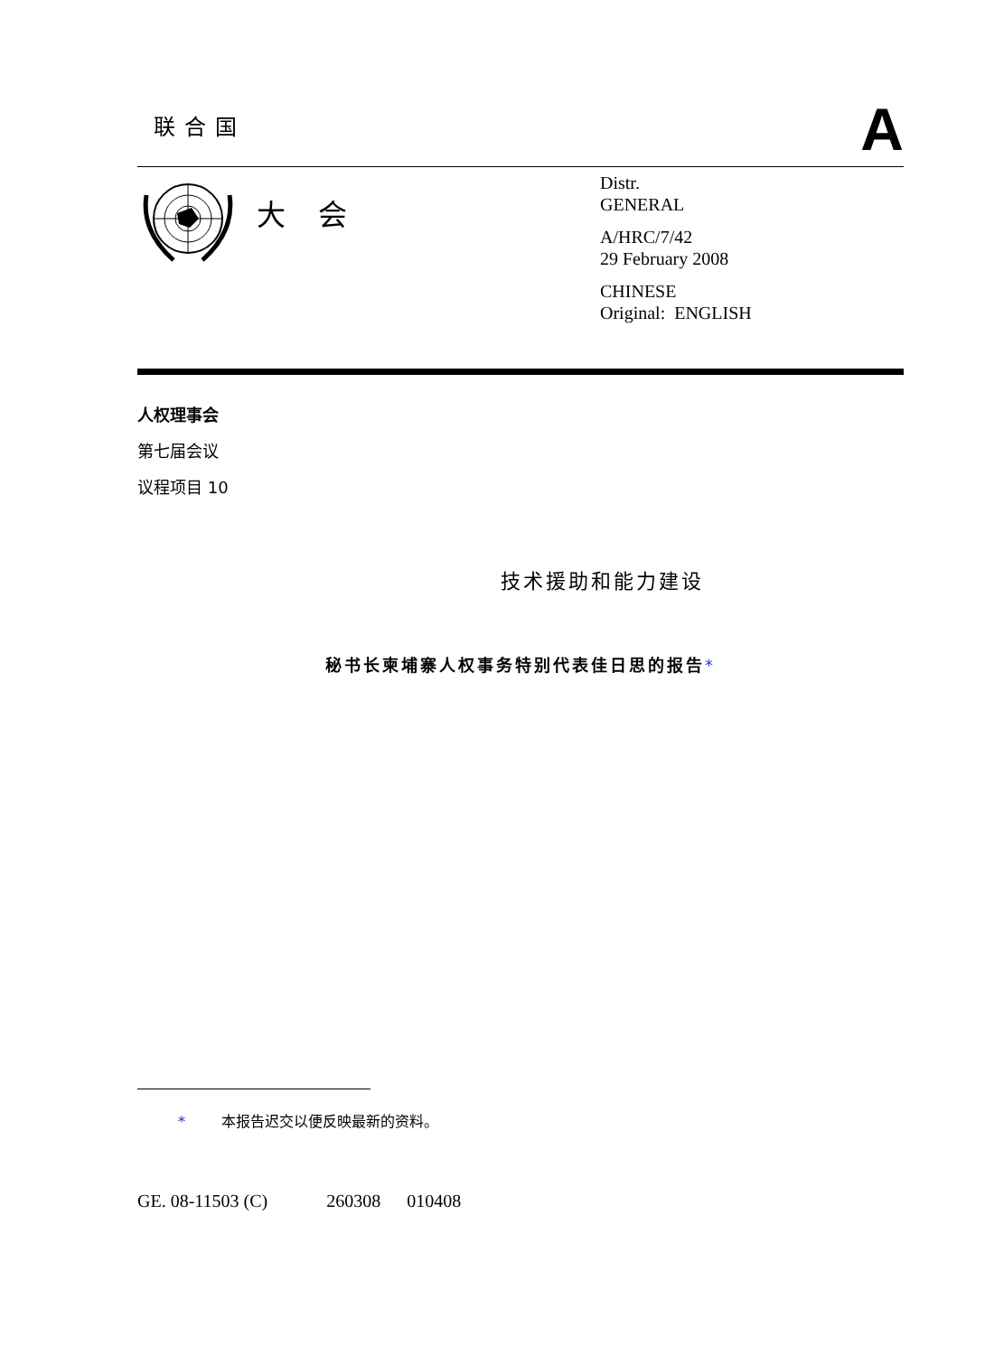联合国
A
大会
Distr.
GENERAL
A/HRC/7/42
29 February 2008
CHINESE
Original: ENGLISH
人权理事会
第七届会议
议程项目 10
技术援助和能力建设
秘书长柬埔寨人权事务特别代表佳日思的报告*
* 本报告迟交以便反映最新的资料。
GE. 08-11503 (C) 260308 010408